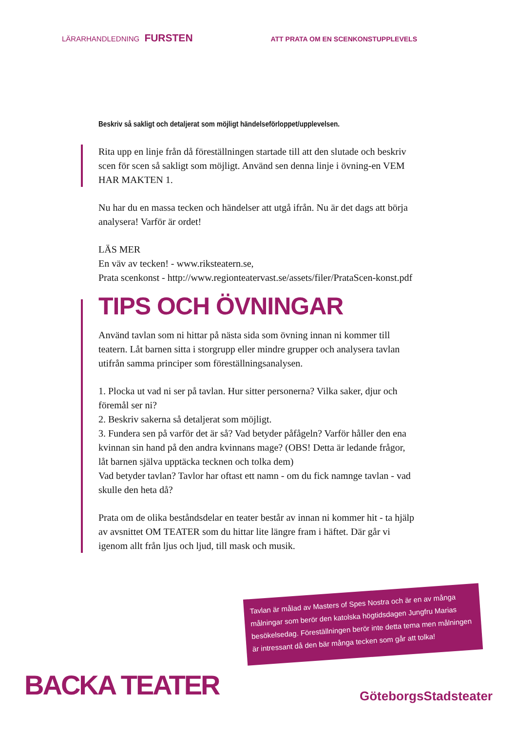LÄRARHANDLEDNING FURSTEN
ATT PRATA OM EN SCENKONSTUPPLEVELS
Beskriv så sakligt och detaljerat som möjligt händelseförloppet/upplevelsen.
Rita upp en linje från då föreställningen startade till att den slutade och beskriv scen för scen så sakligt som möjligt. Använd sen denna linje i övning-en VEM HAR MAKTEN 1.
Nu har du en massa tecken och händelser att utgå ifrån. Nu är det dags att börja analysera! Varför är ordet!
LÄS MER
En väv av tecken! - www.riksteatern.se,
Prata scenkonst - http://www.regionteatervast.se/assets/filer/PrataScen-konst.pdf
TIPS OCH ÖVNINGAR
Använd tavlan som ni hittar på nästa sida som övning innan ni kommer till teatern. Låt barnen sitta i storgrupp eller mindre grupper och analysera tavlan utifrån samma principer som föreställningsanalysen.
1. Plocka ut vad ni ser på tavlan. Hur sitter personerna? Vilka saker, djur och föremål ser ni?
2. Beskriv sakerna så detaljerat som möjligt.
3. Fundera sen på varför det är så? Vad betyder påfågeln? Varför håller den ena kvinnan sin hand på den andra kvinnans mage? (OBS! Detta är ledande frågor, låt barnen själva upptäcka tecknen och tolka dem)
Vad betyder tavlan? Tavlor har oftast ett namn - om du fick namnge tavlan - vad skulle den heta då?
Prata om de olika beståndsdelar en teater består av innan ni kommer hit - ta hjälp av avsnittet OM TEATER som du hittar lite längre fram i häftet. Där går vi igenom allt från ljus och ljud, till mask och musik.
Tavlan är målad av Masters of Spes Nostra och är en av många målningar som berör den katolska högtidsdagen Jungfru Marias besökelsedag. Föreställningen berör inte detta tema men målningen är intressant då den bär många tecken som går att tolka!
BACKA TEATER GöteborgsStadsteater